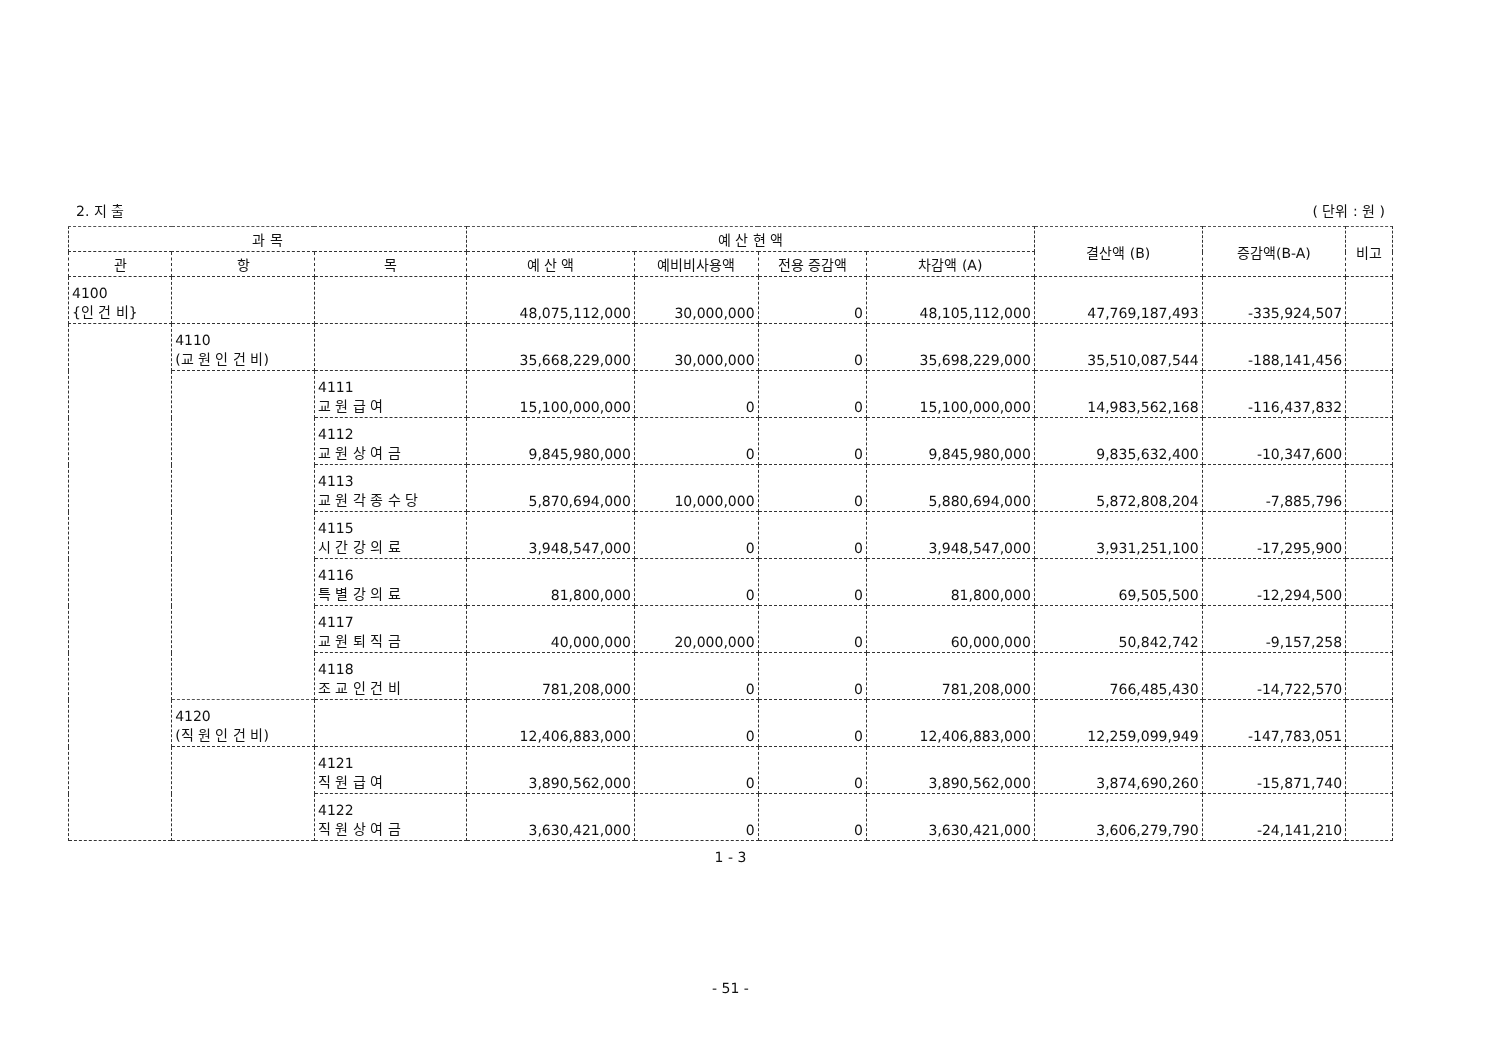2. 지 출 ( 단위 : 원 )
| 과 목 | | | 예 산 현 액 | | | | 결산액 (B) | 증감액(B-A) | 비고 |
| --- | --- | --- | --- | --- | --- | --- | --- | --- | --- |
| 관 | 항 | 목 | 예 산 액 | 예비비사용액 | 전용 증감액 | 차감액 (A) | | | |
| 4100 {인 건 비} | | | 48,075,112,000 | 30,000,000 | 0 | 48,105,112,000 | 47,769,187,493 | -335,924,507 | |
| | 4110 (교 원 인 건 비) | | 35,668,229,000 | 30,000,000 | 0 | 35,698,229,000 | 35,510,087,544 | -188,141,456 | |
| | | 4111 교 원 급 여 | 15,100,000,000 | 0 | 0 | 15,100,000,000 | 14,983,562,168 | -116,437,832 | |
| | | 4112 교 원 상 여 금 | 9,845,980,000 | 0 | 0 | 9,845,980,000 | 9,835,632,400 | -10,347,600 | |
| | | 4113 교 원 각 종 수 당 | 5,870,694,000 | 10,000,000 | 0 | 5,880,694,000 | 5,872,808,204 | -7,885,796 | |
| | | 4115 시 간 강 의 료 | 3,948,547,000 | 0 | 0 | 3,948,547,000 | 3,931,251,100 | -17,295,900 | |
| | | 4116 특 별 강 의 료 | 81,800,000 | 0 | 0 | 81,800,000 | 69,505,500 | -12,294,500 | |
| | | 4117 교 원 퇴 직 금 | 40,000,000 | 20,000,000 | 0 | 60,000,000 | 50,842,742 | -9,157,258 | |
| | | 4118 조 교 인 건 비 | 781,208,000 | 0 | 0 | 781,208,000 | 766,485,430 | -14,722,570 | |
| | 4120 (직 원 인 건 비) | | 12,406,883,000 | 0 | 0 | 12,406,883,000 | 12,259,099,949 | -147,783,051 | |
| | | 4121 직 원 급 여 | 3,890,562,000 | 0 | 0 | 3,890,562,000 | 3,874,690,260 | -15,871,740 | |
| | | 4122 직 원 상 여 금 | 3,630,421,000 | 0 | 0 | 3,630,421,000 | 3,606,279,790 | -24,141,210 | |
1 - 3
- 51 -